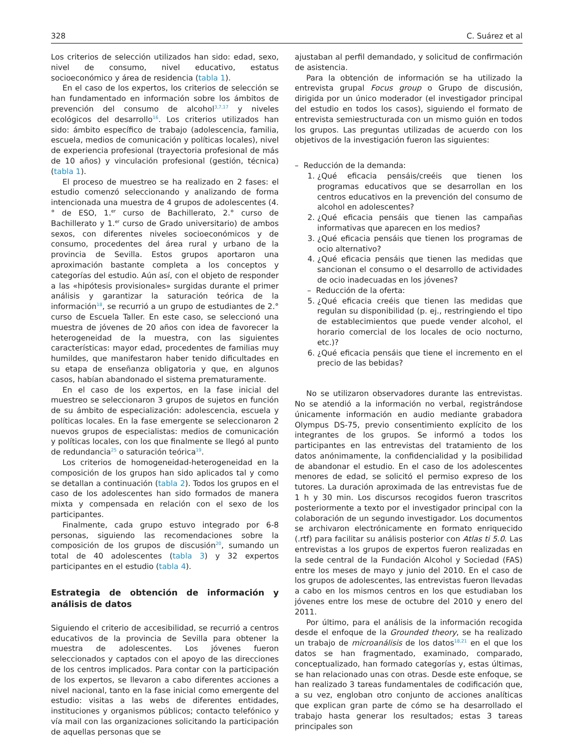328 C. Suárez et al
Los criterios de selección utilizados han sido: edad, sexo, nivel de consumo, nivel educativo, estatus socioeconómico y área de residencia (tabla 1).
En el caso de los expertos, los criterios de selección se han fundamentado en información sobre los ámbitos de prevención del consumo de alcohol<sup>3,7,17</sup> y niveles ecológicos del desarrollo<sup>16</sup>. Los criterios utilizados han sido: ámbito específico de trabajo (adolescencia, familia, escuela, medios de comunicación y políticas locales), nivel de experiencia profesional (trayectoria profesional de más de 10 años) y vinculación profesional (gestión, técnica) (tabla 1).
El proceso de muestreo se ha realizado en 2 fases: el estudio comenzó seleccionando y analizando de forma intencionada una muestra de 4 grupos de adolescentes (4.° de ESO, 1.<sup>er</sup> curso de Bachillerato, 2.° curso de Bachillerato y 1.<sup>er</sup> curso de Grado universitario) de ambos sexos, con diferentes niveles socioeconómicos y de consumo, procedentes del área rural y urbano de la provincia de Sevilla. Estos grupos aportaron una aproximación bastante completa a los conceptos y categorías del estudio. Aún así, con el objeto de responder a las «hipótesis provisionales» surgidas durante el primer análisis y garantizar la saturación teórica de la información<sup>18</sup>, se recurrió a un grupo de estudiantes de 2.° curso de Escuela Taller. En este caso, se seleccionó una muestra de jóvenes de 20 años con idea de favorecer la heterogeneidad de la muestra, con las siguientes características: mayor edad, procedentes de familias muy humildes, que manifestaron haber tenido dificultades en su etapa de enseñanza obligatoria y que, en algunos casos, habían abandonado el sistema prematuramente.
En el caso de los expertos, en la fase inicial del muestreo se seleccionaron 3 grupos de sujetos en función de su ámbito de especialización: adolescencia, escuela y políticas locales. En la fase emergente se seleccionaron 2 nuevos grupos de especialistas: medios de comunicación y políticas locales, con los que finalmente se llegó al punto de redundancia<sup>25</sup> o saturación teórica<sup>19</sup>.
Los criterios de homogeneidad-heterogeneidad en la composición de los grupos han sido aplicados tal y como se detallan a continuación (tabla 2). Todos los grupos en el caso de los adolescentes han sido formados de manera mixta y compensada en relación con el sexo de los participantes.
Finalmente, cada grupo estuvo integrado por 6-8 personas, siguiendo las recomendaciones sobre la composición de los grupos de discusión<sup>20</sup>, sumando un total de 40 adolescentes (tabla 3) y 32 expertos participantes en el estudio (tabla 4).
Estrategia de obtención de información y análisis de datos
Siguiendo el criterio de accesibilidad, se recurrió a centros educativos de la provincia de Sevilla para obtener la muestra de adolescentes. Los jóvenes fueron seleccionados y captados con el apoyo de las direcciones de los centros implicados. Para contar con la participación de los expertos, se llevaron a cabo diferentes acciones a nivel nacional, tanto en la fase inicial como emergente del estudio: visitas a las webs de diferentes entidades, instituciones y organismos públicos; contacto telefónico y vía mail con las organizaciones solicitando la participación de aquellas personas que se
ajustaban al perfil demandado, y solicitud de confirmación de asistencia.
Para la obtención de información se ha utilizado la entrevista grupal Focus group o Grupo de discusión, dirigida por un único moderador (el investigador principal del estudio en todos los casos), siguiendo el formato de entrevista semiestructurada con un mismo guión en todos los grupos. Las preguntas utilizadas de acuerdo con los objetivos de la investigación fueron las siguientes:
– Reducción de la demanda:
1. ¿Qué eficacia pensáis/creéis que tienen los programas educativos que se desarrollan en los centros educativos en la prevención del consumo de alcohol en adolescentes?
2. ¿Qué eficacia pensáis que tienen las campañas informativas que aparecen en los medios?
3. ¿Qué eficacia pensáis que tienen los programas de ocio alternativo?
4. ¿Qué eficacia pensáis que tienen las medidas que sancionan el consumo o el desarrollo de actividades de ocio inadecuadas en los jóvenes?
– Reducción de la oferta:
5. ¿Qué eficacia creéis que tienen las medidas que regulan su disponibilidad (p. ej., restringiendo el tipo de establecimientos que puede vender alcohol, el horario comercial de los locales de ocio nocturno, etc.)?
6. ¿Qué eficacia pensáis que tiene el incremento en el precio de las bebidas?
No se utilizaron observadores durante las entrevistas. No se atendió a la información no verbal, registrándose únicamente información en audio mediante grabadora Olympus DS-75, previo consentimiento explícito de los integrantes de los grupos. Se informó a todos los participantes en las entrevistas del tratamiento de los datos anónimamente, la confidencialidad y la posibilidad de abandonar el estudio. En el caso de los adolescentes menores de edad, se solicitó el permiso expreso de los tutores. La duración aproximada de las entrevistas fue de 1 h y 30 min. Los discursos recogidos fueron trascritos posteriormente a texto por el investigador principal con la colaboración de un segundo investigador. Los documentos se archivaron electrónicamente en formato enriquecido (.rtf) para facilitar su análisis posterior con Atlas ti 5.0. Las entrevistas a los grupos de expertos fueron realizadas en la sede central de la Fundación Alcohol y Sociedad (FAS) entre los meses de mayo y junio del 2010. En el caso de los grupos de adolescentes, las entrevistas fueron llevadas a cabo en los mismos centros en los que estudiaban los jóvenes entre los mese de octubre del 2010 y enero del 2011.
Por último, para el análisis de la información recogida desde el enfoque de la Grounded theory, se ha realizado un trabajo de microanálisis de los datos<sup>18,21</sup> en el que los datos se han fragmentado, examinado, comparado, conceptualizado, han formado categorías y, estas últimas, se han relacionado unas con otras. Desde este enfoque, se han realizado 3 tareas fundamentales de codificación que, a su vez, engloban otro conjunto de acciones analíticas que explican gran parte de cómo se ha desarrollado el trabajo hasta generar los resultados; estas 3 tareas principales son